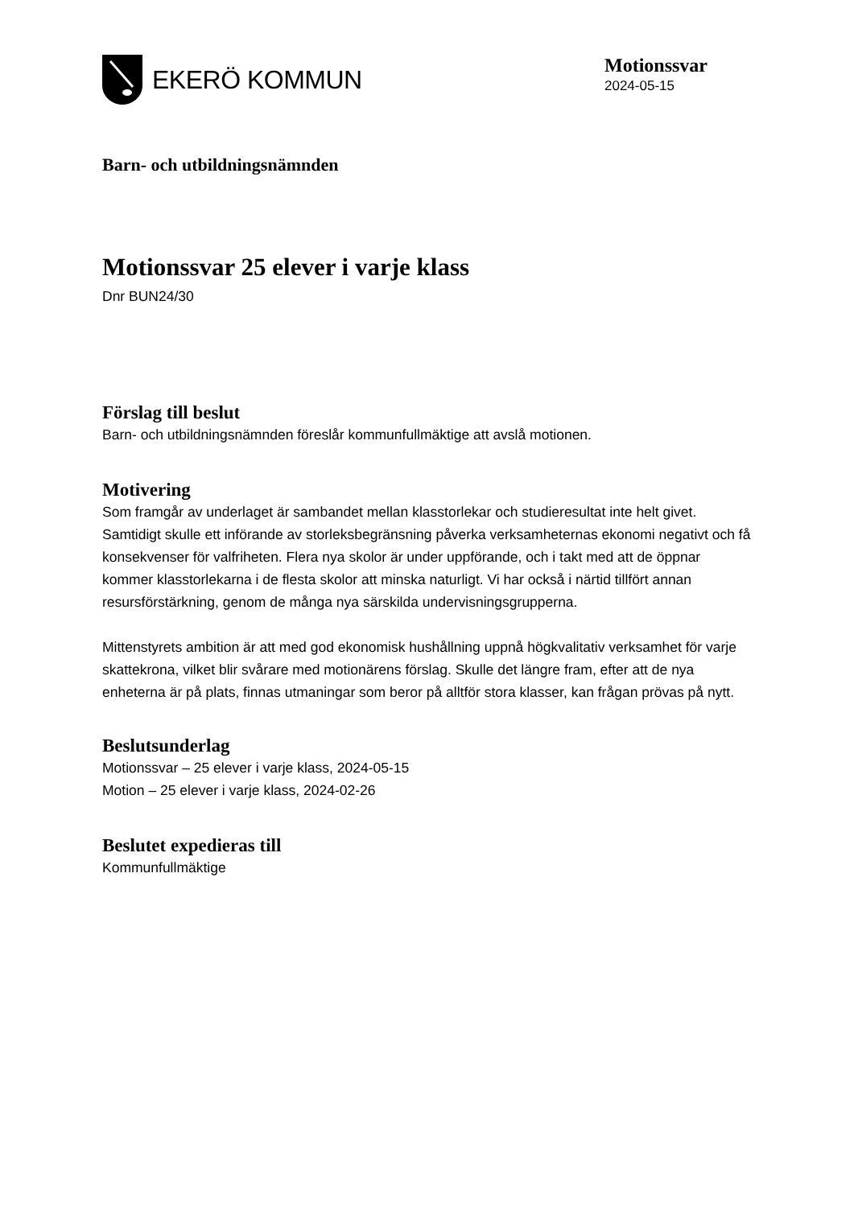EKERÖ KOMMUN
Motionssvar
2024-05-15
Barn- och utbildningsnämnden
Motionssvar 25 elever i varje klass
Dnr BUN24/30
Förslag till beslut
Barn- och utbildningsnämnden föreslår kommunfullmäktige att avslå motionen.
Motivering
Som framgår av underlaget är sambandet mellan klasstorlekar och studieresultat inte helt givet. Samtidigt skulle ett införande av storleksbegränsning påverka verksamheternas ekonomi negativt och få konsekvenser för valfriheten. Flera nya skolor är under uppförande, och i takt med att de öppnar kommer klasstorlekarna i de flesta skolor att minska naturligt. Vi har också i närtid tillfört annan resursförstärkning, genom de många nya särskilda undervisningsgrupperna.
Mittenstyrets ambition är att med god ekonomisk hushållning uppnå högkvalitativ verksamhet för varje skattekrona, vilket blir svårare med motionärens förslag. Skulle det längre fram, efter att de nya enheterna är på plats, finnas utmaningar som beror på alltför stora klasser, kan frågan prövas på nytt.
Beslutsunderlag
Motionssvar – 25 elever i varje klass, 2024-05-15
Motion – 25 elever i varje klass, 2024-02-26
Beslutet expedieras till
Kommunfullmäktige